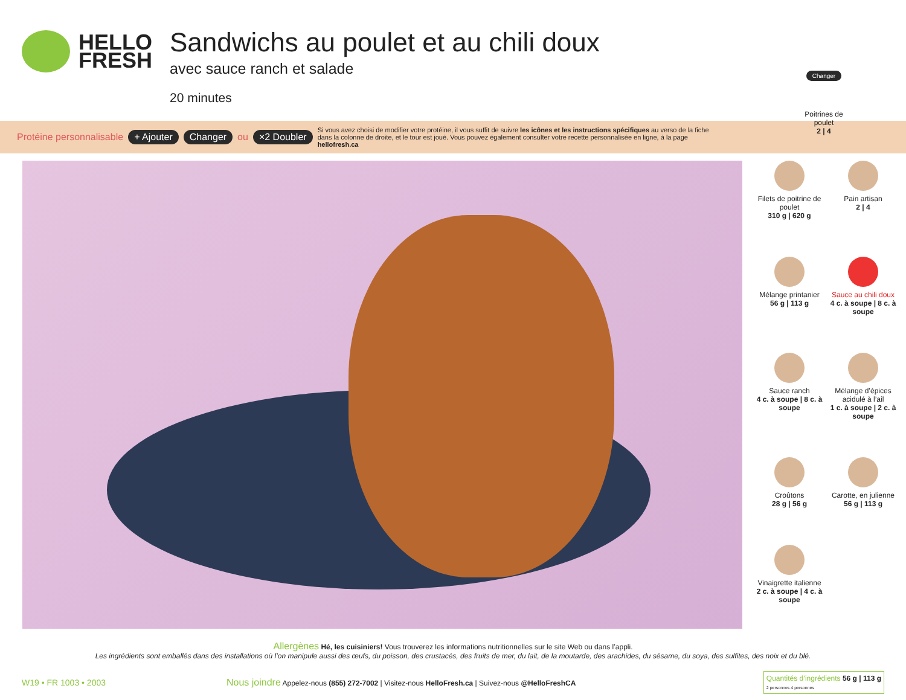HELLO
FRESH
Sandwichs au poulet et au chili doux
avec sauce ranch et salade
20 minutes
Changer
Poitrines de poulet
2 | 4
Protéine personnalisable + Ajouter Changer ou ×2 Doubler Si vous avez choisi de modifier votre protéine, il vous suffit de suivre les icônes et les instructions spécifiques au verso de la fiche dans la colonne de droite, et le tour est joué. Vous pouvez également consulter votre recette personnalisée en ligne, à la page hellofresh.ca
Filets de poitrine de poulet
310 g | 620 g
Pain artisan
2 | 4
Mélange printanier
56 g | 113 g
Sauce au chili doux
4 c. à soupe | 8 c. à soupe
Sauce ranch
4 c. à soupe | 8 c. à soupe
Mélange d’épices acidulé à l’ail
1 c. à soupe | 2 c. à soupe
Croûtons
28 g | 56 g
Carotte, en julienne
56 g | 113 g
Vinaigrette italienne
2 c. à soupe | 4 c. à soupe
Allergènes Hé, les cuisiniers! Vous trouverez les informations nutritionnelles sur le site Web ou dans l’appli.
Les ingrédients sont emballés dans des installations où l’on manipule aussi des œufs, du poisson, des crustacés, des fruits de mer, du lait, de la moutarde, des arachides, du sésame, du soya, des sulfites, des noix et du blé.
W19 • FR 1003 • 2003 Nous joindre Appelez-nous (855) 272-7002 | Visitez-nous HelloFresh.ca | Suivez-nous @HelloFreshCA Quantités d’ingrédients 56 g | 113 g
2 personnes 4 personnes